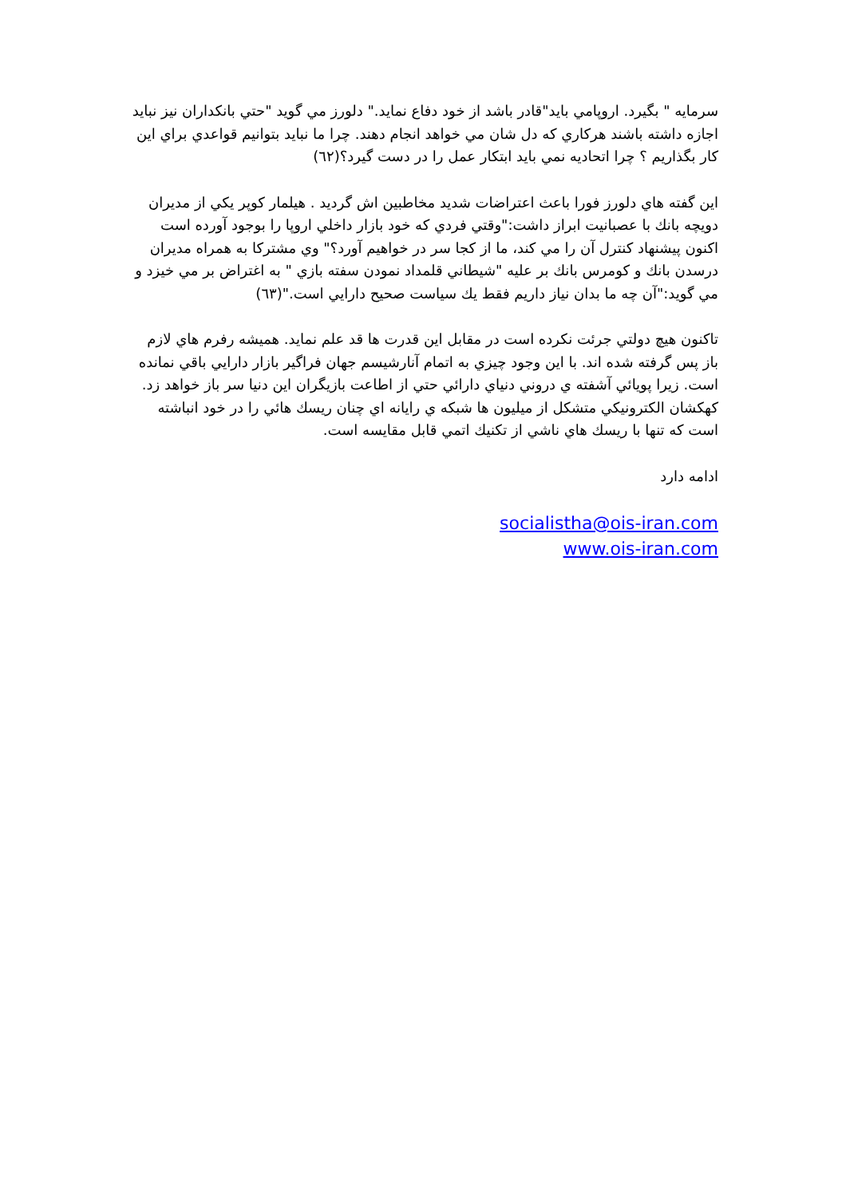سرمايه " بگيرد. اروپامي بايد"قادر باشد از خود دفاع نمايد." دلورز مي گويد "حتي بانكداران نيز نبايد اجازه داشته باشند هركاري كه دل شان مي خواهد انجام دهند. چرا ما نبايد بتوانيم قواعدي براي اين كار بگذاريم ؟ چرا اتحاديه نمي بايد ابتكار عمل را در دست گيرد؟(٦٢)
اين گفته هاي دلورز فورا باعث اعتراضات شديد مخاطبين اش گرديد . هيلمار كوپر يكي از مديران دويچه بانك با عصبانيت ابراز داشت:"وقتي فردي كه خود بازار داخلي اروپا را بوجود آورده است اكنون پيشنهاد كنترل آن را مي كند، ما از كجا سر در خواهيم آورد؟" وي مشتركا به همراه مديران درسدن بانك و كومرس بانك بر عليه "شيطاني قلمداد نمودن سفته بازي " به اغتراض بر مي خيزد و مي گويد:"آن چه ما بدان نياز داريم فقط يك سياست صحيح دارايي است."(٦٣)
تاكنون هيچ دولتي جرئت نكرده است در مقابل اين قدرت ها قد علم نمايد. هميشه رفرم هاي لازم باز پس گرفته شده اند. با اين وجود چيزي به اتمام آنارشيسم جهان فراگير بازار دارايي باقي نمانده است. زيرا پويائي آشفته ي دروني دنياي دارائي حتي از اطاعت بازيگران اين دنيا سر باز خواهد زد. كهكشان الكترونيكي متشكل از ميليون ها شبكه ي رايانه اي چنان ريسك هائي را در خود انباشته است كه تنها با ريسك هاي ناشي از تكنيك اتمي قابل مقايسه است.
ادامه دارد
socialistha@ois-iran.com
www.ois-iran.com